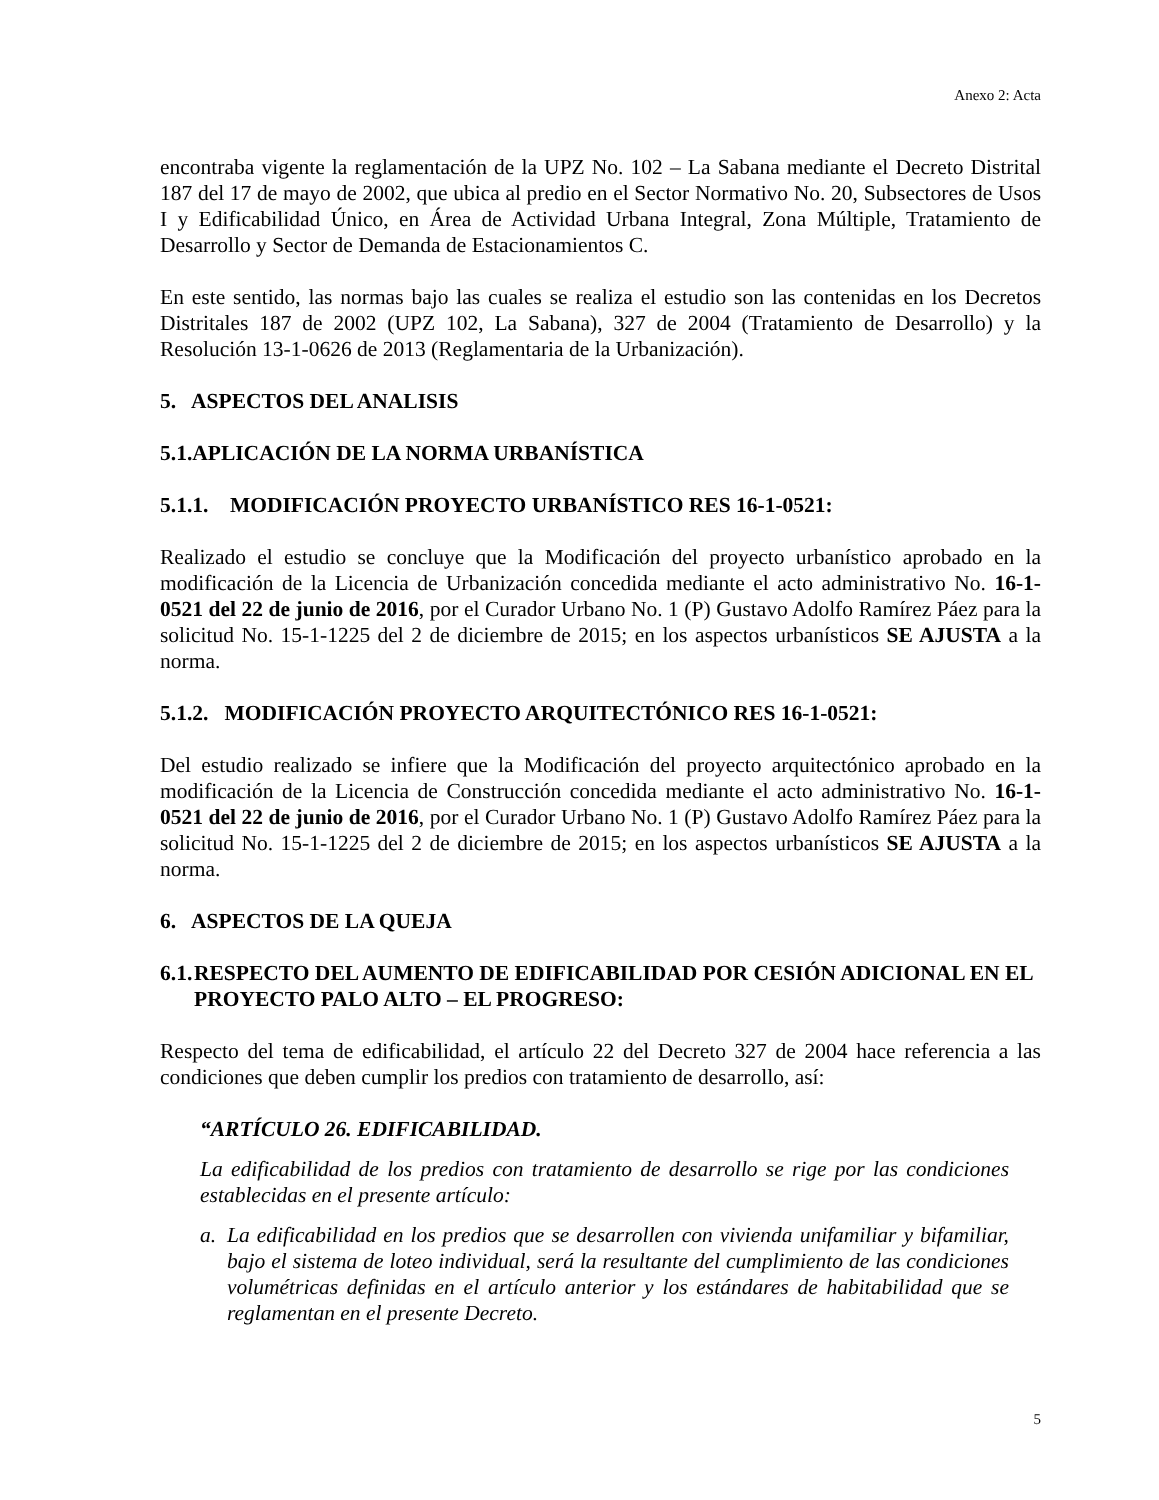Anexo 2: Acta
encontraba vigente la reglamentación de la UPZ No. 102 – La Sabana mediante el Decreto Distrital 187 del 17 de mayo de 2002, que ubica al predio en el Sector Normativo No. 20, Subsectores de Usos I y Edificabilidad Único, en Área de Actividad Urbana Integral, Zona Múltiple, Tratamiento de Desarrollo y Sector de Demanda de Estacionamientos C.
En este sentido, las normas bajo las cuales se realiza el estudio son las contenidas en los Decretos Distritales 187 de 2002 (UPZ 102, La Sabana), 327 de 2004 (Tratamiento de Desarrollo) y la Resolución 13-1-0626 de 2013 (Reglamentaria de la Urbanización).
5. ASPECTOS DEL ANALISIS
5.1.APLICACIÓN DE LA NORMA URBANÍSTICA
5.1.1. MODIFICACIÓN PROYECTO URBANÍSTICO RES 16-1-0521:
Realizado el estudio se concluye que la Modificación del proyecto urbanístico aprobado en la modificación de la Licencia de Urbanización concedida mediante el acto administrativo No. 16-1-0521 del 22 de junio de 2016, por el Curador Urbano No. 1 (P) Gustavo Adolfo Ramírez Páez para la solicitud No. 15-1-1225 del 2 de diciembre de 2015; en los aspectos urbanísticos SE AJUSTA a la norma.
5.1.2. MODIFICACIÓN PROYECTO ARQUITECTÓNICO RES 16-1-0521:
Del estudio realizado se infiere que la Modificación del proyecto arquitectónico aprobado en la modificación de la Licencia de Construcción concedida mediante el acto administrativo No. 16-1-0521 del 22 de junio de 2016, por el Curador Urbano No. 1 (P) Gustavo Adolfo Ramírez Páez para la solicitud No. 15-1-1225 del 2 de diciembre de 2015; en los aspectos urbanísticos SE AJUSTA a la norma.
6. ASPECTOS DE LA QUEJA
6.1. RESPECTO DEL AUMENTO DE EDIFICABILIDAD POR CESIÓN ADICIONAL EN EL PROYECTO PALO ALTO – EL PROGRESO:
Respecto del tema de edificabilidad, el artículo 22 del Decreto 327 de 2004 hace referencia a las condiciones que deben cumplir los predios con tratamiento de desarrollo, así:
“ARTÍCULO 26. EDIFICABILIDAD.
La edificabilidad de los predios con tratamiento de desarrollo se rige por las condiciones establecidas en el presente artículo:
a. La edificabilidad en los predios que se desarrollen con vivienda unifamiliar y bifamiliar, bajo el sistema de loteo individual, será la resultante del cumplimiento de las condiciones volumétricas definidas en el artículo anterior y los estándares de habitabilidad que se reglamentan en el presente Decreto.
5